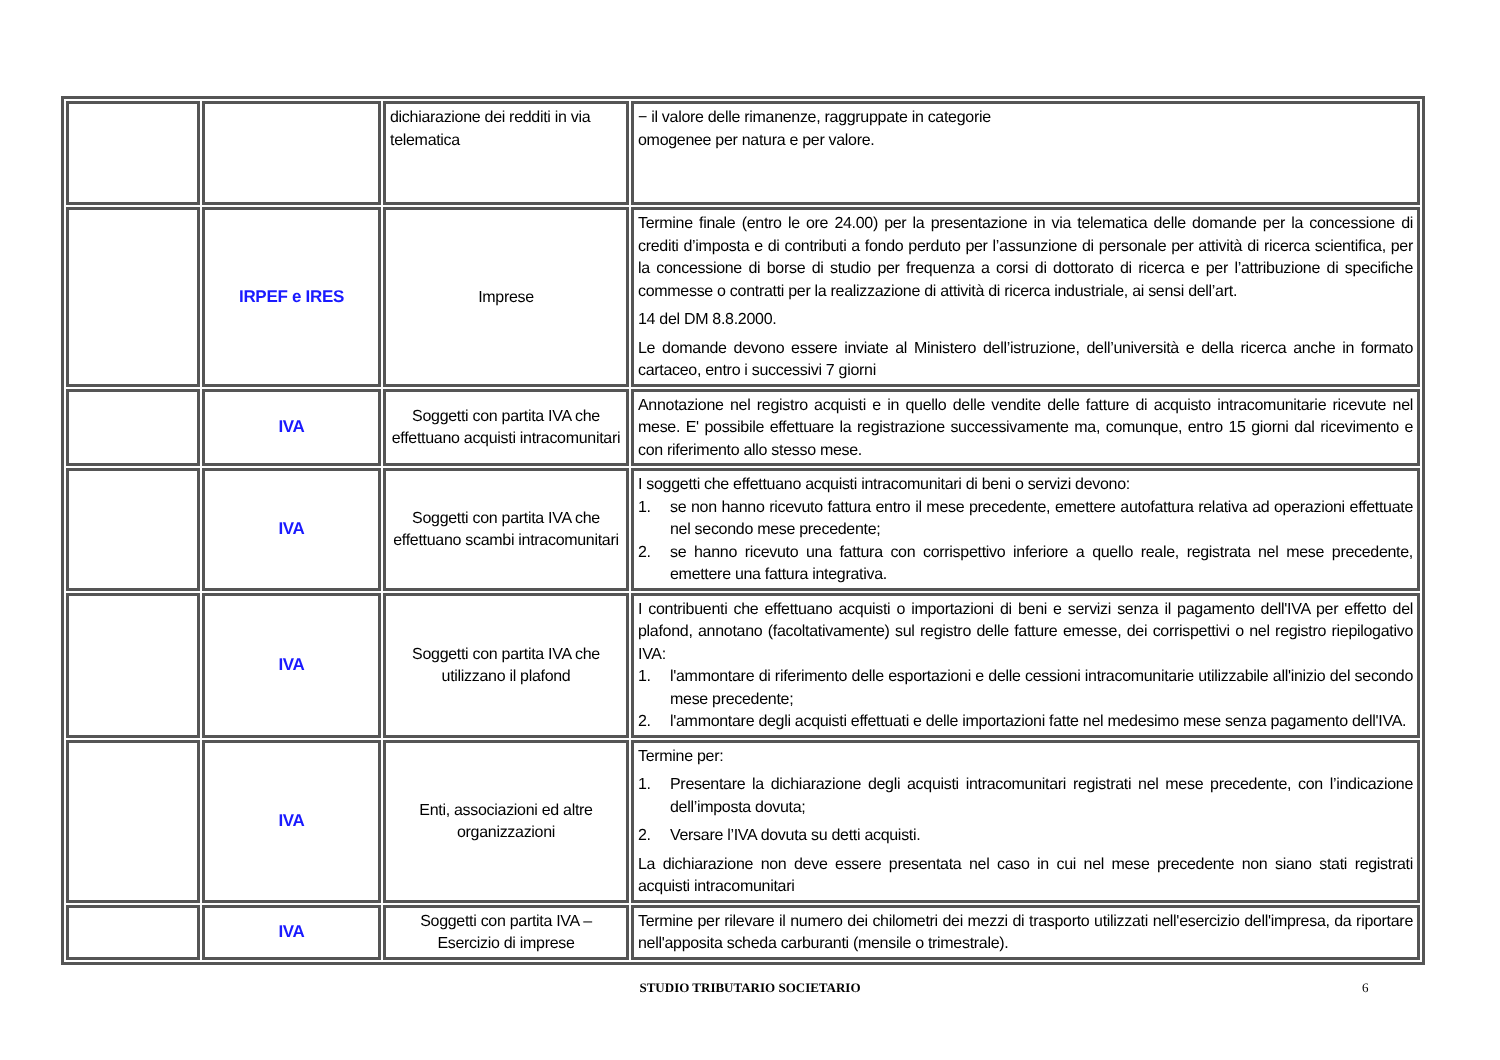| | | dichiarazione dei redditi in via telematica | − il valore delle rimanenze, raggruppate in categorie omogenee per natura e per valore. |
| | IRPEF e IRES | Imprese | Termine finale (entro le ore 24.00) per la presentazione in via telematica delle domande per la concessione di crediti d’imposta e di contributi a fondo perduto per l’assunzione di personale per attività di ricerca scientifica, per la concessione di borse di studio per frequenza a corsi di dottorato di ricerca e per l’attribuzione di specifiche commesse o contratti per la realizzazione di attività di ricerca industriale, ai sensi dell’art. 14 del DM 8.8.2000. Le domande devono essere inviate al Ministero dell’istruzione, dell’università e della ricerca anche in formato cartaceo, entro i successivi 7 giorni |
| | IVA | Soggetti con partita IVA che effettuano acquisti intracomunitari | Annotazione nel registro acquisti e in quello delle vendite delle fatture di acquisto intracomunitarie ricevute nel mese. E' possibile effettuare la registrazione successivamente ma, comunque, entro 15 giorni dal ricevimento e con riferimento allo stesso mese. |
| | IVA | Soggetti con partita IVA che effettuano scambi intracomunitari | I soggetti che effettuano acquisti intracomunitari di beni o servizi devono: 1. se non hanno ricevuto fattura entro il mese precedente, emettere autofattura relativa ad operazioni effettuate nel secondo mese precedente; 2. se hanno ricevuto una fattura con corrispettivo inferiore a quello reale, registrata nel mese precedente, emettere una fattura integrativa. |
| | IVA | Soggetti con partita IVA che utilizzano il plafond | I contribuenti che effettuano acquisti o importazioni di beni e servizi senza il pagamento dell'IVA per effetto del plafond, annotano (facoltativamente) sul registro delle fatture emesse, dei corrispettivi o nel registro riepilogativo IVA: 1. l'ammontare di riferimento delle esportazioni e delle cessioni intracomunitarie utilizzabile all'inizio del secondo mese precedente; 2. l'ammontare degli acquisti effettuati e delle importazioni fatte nel medesimo mese senza pagamento dell'IVA. |
| | IVA | Enti, associazioni ed altre organizzazioni | Termine per: 1. Presentare la dichiarazione degli acquisti intracomunitari registrati nel mese precedente, con l’indicazione dell’imposta dovuta; 2. Versare l’IVA dovuta su detti acquisti. La dichiarazione non deve essere presentata nel caso in cui nel mese precedente non siano stati registrati acquisti intracomunitari |
| | IVA | Soggetti con partita IVA – Esercizio di imprese | Termine per rilevare il numero dei chilometri dei mezzi di trasporto utilizzati nell'esercizio dell'impresa, da riportare nell'apposita scheda carburanti (mensile o trimestrale). |
STUDIO TRIBUTARIO SOCIETARIO 6